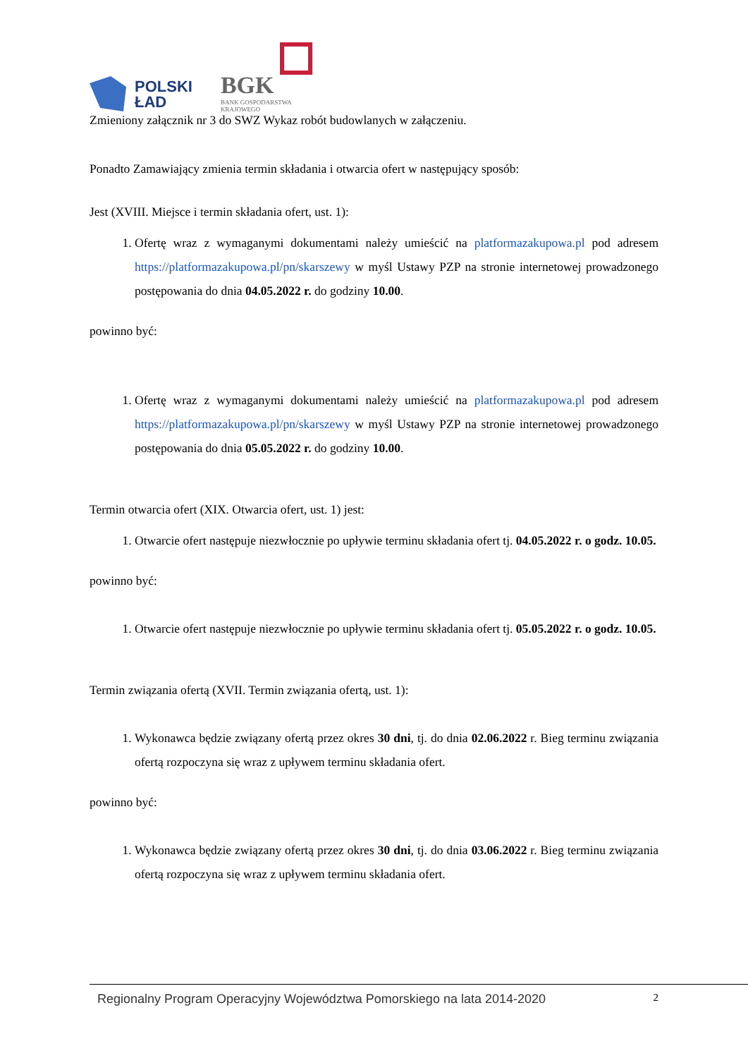POLSKI
ŁAD
BGK
BANK GOSPODARSTWA
KRAJOWEGO
Zmieniony załącznik nr 3 do SWZ Wykaz robót budowlanych w załączeniu.
Ponadto Zamawiający zmienia termin składania i otwarcia ofert w następujący sposób:
Jest (XVIII. Miejsce i termin składania ofert, ust. 1):
1. Ofertę wraz z wymaganymi dokumentami należy umieścić na platformazakupowa.pl pod adresem https://platformazakupowa.pl/pn/skarszewy w myśl Ustawy PZP na stronie internetowej prowadzonego postępowania do dnia 04.05.2022 r. do godziny 10.00.
powinno być:
1. Ofertę wraz z wymaganymi dokumentami należy umieścić na platformazakupowa.pl pod adresem https://platformazakupowa.pl/pn/skarszewy w myśl Ustawy PZP na stronie internetowej prowadzonego postępowania do dnia 05.05.2022 r. do godziny 10.00.
Termin otwarcia ofert (XIX. Otwarcia ofert, ust. 1) jest:
1. Otwarcie ofert następuje niezwłocznie po upływie terminu składania ofert tj. 04.05.2022 r. o godz. 10.05.
powinno być:
1. Otwarcie ofert następuje niezwłocznie po upływie terminu składania ofert tj. 05.05.2022 r. o godz. 10.05.
Termin związania ofertą (XVII. Termin związania ofertą, ust. 1):
1. Wykonawca będzie związany ofertą przez okres 30 dni, tj. do dnia 02.06.2022 r. Bieg terminu związania ofertą rozpoczyna się wraz z upływem terminu składania ofert.
powinno być:
1. Wykonawca będzie związany ofertą przez okres 30 dni, tj. do dnia 03.06.2022 r. Bieg terminu związania ofertą rozpoczyna się wraz z upływem terminu składania ofert.
Regionalny Program Operacyjny Województwa Pomorskiego na lata 2014-2020 2